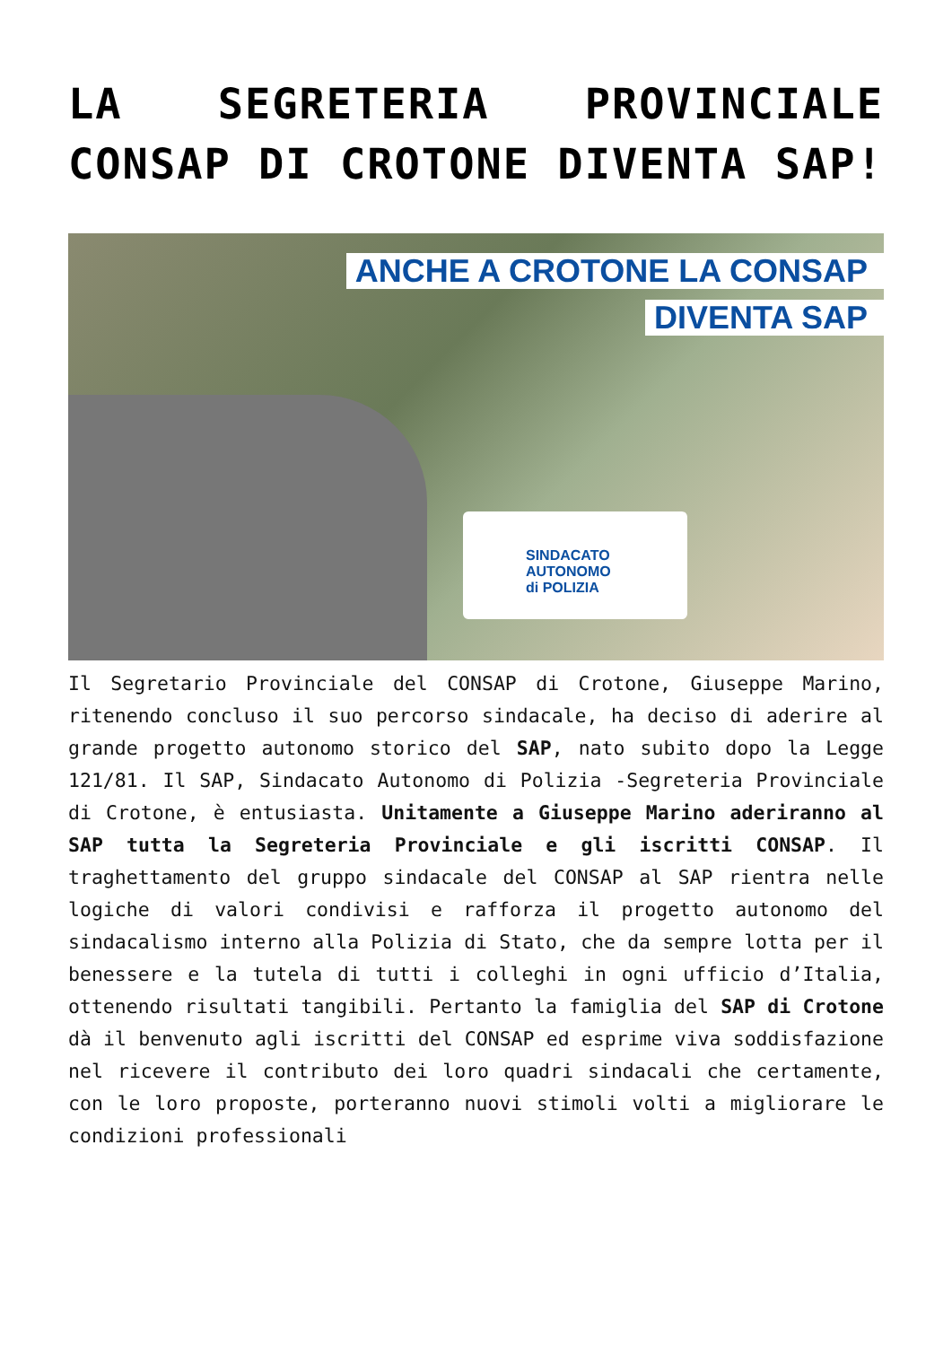LA SEGRETERIA PROVINCIALE CONSAP DI CROTONE DIVENTA SAP!
ANCHE A CROTONE LA CONSAP
DIVENTA SAP
SINDACATO
AUTONOMO
di POLIZIA
Il Segretario Provinciale del CONSAP di Crotone, Giuseppe Marino, ritenendo concluso il suo percorso sindacale, ha deciso di aderire al grande progetto autonomo storico del SAP, nato subito dopo la Legge 121/81. Il SAP, Sindacato Autonomo di Polizia -Segreteria Provinciale di Crotone, è entusiasta. Unitamente a Giuseppe Marino aderiranno al SAP tutta la Segreteria Provinciale e gli iscritti CONSAP. Il traghettamento del gruppo sindacale del CONSAP al SAP rientra nelle logiche di valori condivisi e rafforza il progetto autonomo del sindacalismo interno alla Polizia di Stato, che da sempre lotta per il benessere e la tutela di tutti i colleghi in ogni ufficio d’Italia, ottenendo risultati tangibili. Pertanto la famiglia del SAP di Crotone dà il benvenuto agli iscritti del CONSAP ed esprime viva soddisfazione nel ricevere il contributo dei loro quadri sindacali che certamente, con le loro proposte, porteranno nuovi stimoli volti a migliorare le condizioni professionali